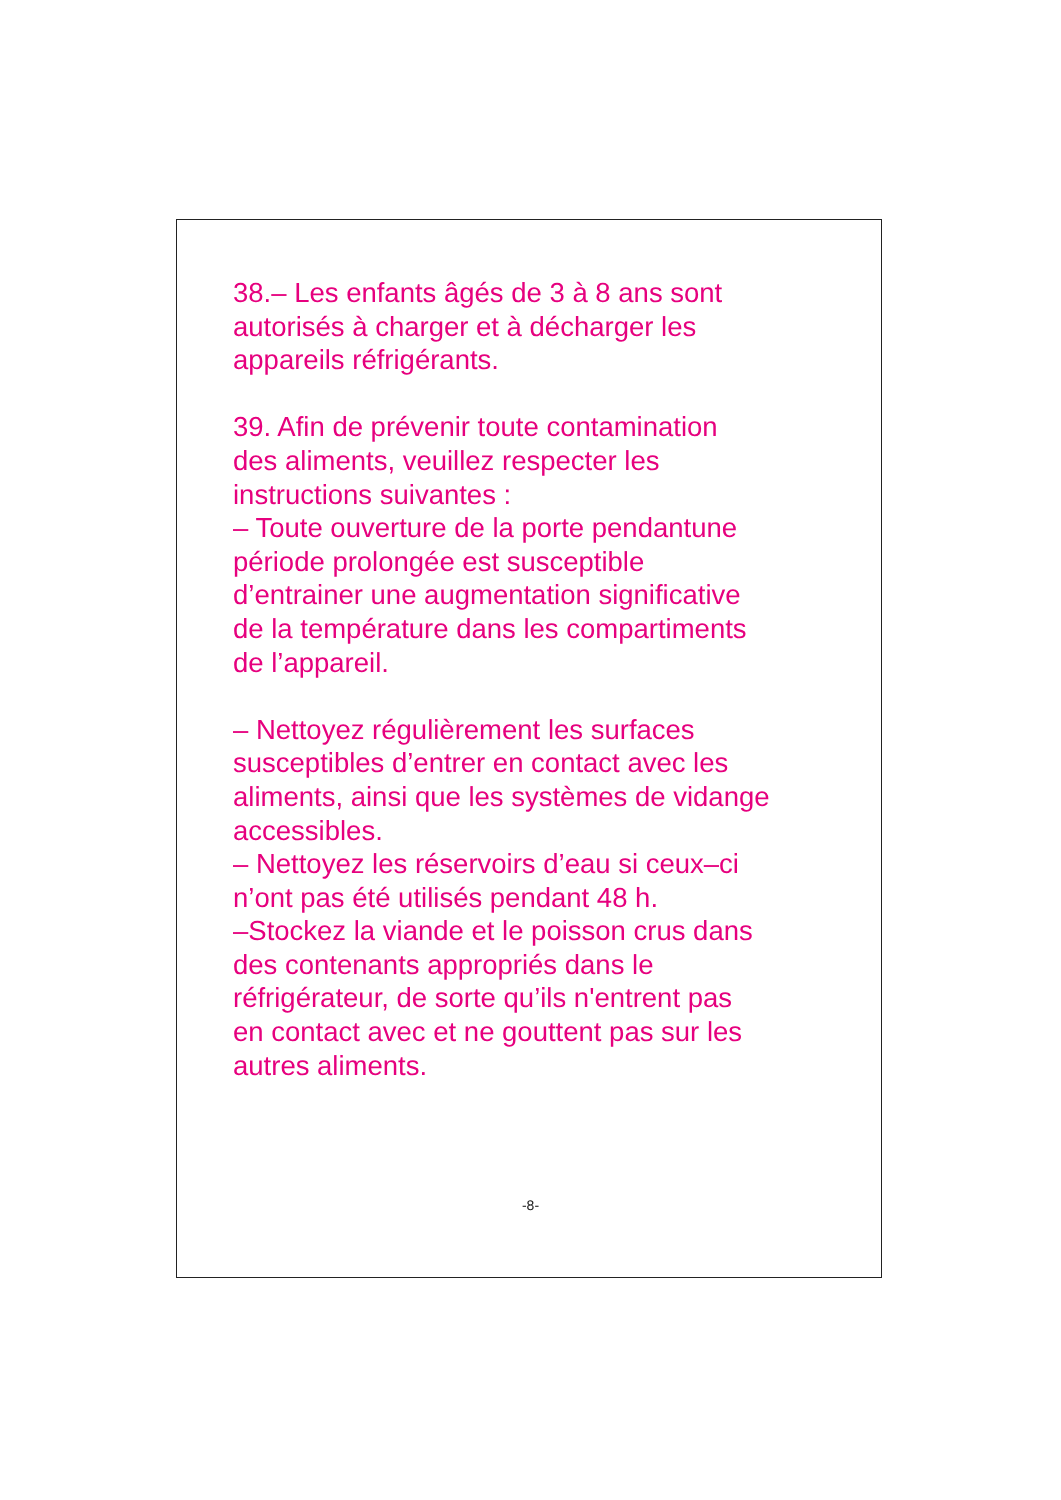38.– Les enfants âgés de 3 à 8 ans sont
autorisés à charger et à décharger les
appareils réfrigérants.
39. Afin de prévenir toute contamination
des aliments, veuillez respecter les
instructions suivantes :
– Toute ouverture de la porte pendantune
période prolongée est susceptible
d’entrainer une augmentation significative
de la température dans les compartiments
de l’appareil.
– Nettoyez régulièrement les surfaces
susceptibles d’entrer en contact avec les
aliments, ainsi que les systèmes de vidange
accessibles.
– Nettoyez les réservoirs d’eau si ceux–ci
n’ont pas été utilisés pendant 48 h.
–Stockez la viande et le poisson crus dans
des contenants appropriés dans le
réfrigérateur, de sorte qu’ils n'entrent pas
en contact avec et ne gouttent pas sur les
autres aliments.
-8-